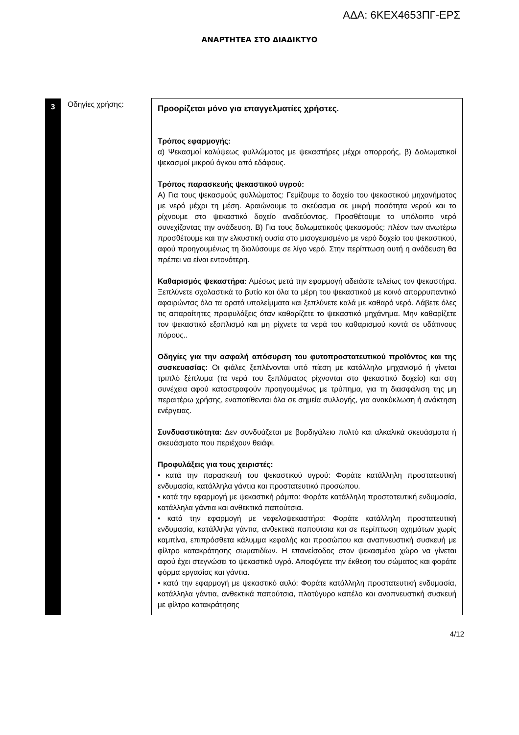ΑΔΑ: 6ΚΕΧ4653ΠΓ-ΕΡΣ
ΑΝΑΡΤΗΤΕΑ ΣΤΟ ΔΙΑΔΙΚΤΥΟ
| 3 | Οδηγίες χρήσης: | Προορίζεται μόνο για επαγγελματίες χρήστες. Τρόπος εφαρμογής: α) Ψεκασμοί καλύψεως φυλλώματος με ψεκαστήρες μέχρι απορροής, β) Δολωματικοί ψεκασμοί μικρού όγκου από εδάφους. Τρόπος παρασκευής ψεκαστικού υγρού: Α) Για τους ψεκασμούς φυλλώματος: Γεμίζουμε το δοχείο του ψεκαστικού μηχανήματος με νερό μέχρι τη μέση. Αραιώνουμε το σκεύασμα σε μικρή ποσότητα νερού και το ρίχνουμε στο ψεκαστικό δοχείο αναδεύοντας. Προσθέτουμε το υπόλοιπο νερό συνεχίζοντας την ανάδευση. Β) Για τους δολωματικούς ψεκασμούς: πλέον των ανωτέρω προσθέτουμε και την ελκυστική ουσία στο μισογεμισμένο με νερό δοχείο του ψεκαστικού, αφού προηγουμένως τη διαλύσουμε σε λίγο νερό. Στην περίπτωση αυτή η ανάδευση θα πρέπει να είναι εντονότερη. Καθαρισμός ψεκαστήρα: Αμέσως μετά την εφαρμογή αδειάστε τελείως τον ψεκαστήρα. Ξεπλύνετε σχολαστικά το βυτίο και όλα τα μέρη του ψεκαστικού με κοινό απορρυπαντικό αφαιρώντας όλα τα ορατά υπολείμματα και ξεπλύνετε καλά με καθαρό νερό. Λάβετε όλες τις απαραίτητες προφυλάξεις όταν καθαρίζετε το ψεκαστικό μηχάνημα. Μην καθαρίζετε τον ψεκαστικό εξοπλισμό και μη ρίχνετε τα νερά του καθαρισμού κοντά σε υδάτινους πόρους.. Οδηγίες για την ασφαλή απόσυρση του φυτοπροστατευτικού προϊόντος και της συσκευασίας: Οι φιάλες ξεπλένονται υπό πίεση με κατάλληλο μηχανισμό ή γίνεται τριπλό ξέπλυμα (τα νερά του ξεπλύματος ρίχνονται στο ψεκαστικό δοχείο) και στη συνέχεια αφού καταστραφούν προηγουμένως με τρύπημα, για τη διασφάλιση της μη περαιτέρω χρήσης, εναποτίθενται όλα σε σημεία συλλογής, για ανακύκλωση ή ανάκτηση ενέργειας. Συνδυαστικότητα: Δεν συνδυάζεται με βορδιγάλειο πολτό και αλκαλικά σκευάσματα ή σκευάσματα που περιέχουν θειάφι. Προφυλάξεις για τους χειριστές: • κατά την παρασκευή του ψεκαστικού υγρού: Φοράτε κατάλληλη προστατευτική ενδυμασία, κατάλληλα γάντια και προστατευτικό προσώπου. • κατά την εφαρμογή με ψεκαστική ράμπα: Φοράτε κατάλληλη προστατευτική ενδυμασία, κατάλληλα γάντια και ανθεκτικά παπούτσια. • κατά την εφαρμογή με νεφελοψεκαστήρα: Φοράτε κατάλληλη προστατευτική ενδυμασία, κατάλληλα γάντια, ανθεκτικά παπούτσια και σε περίπτωση οχημάτων χωρίς καμπίνα, επιπρόσθετα κάλυμμα κεφαλής και προσώπου και αναπνευστική συσκευή με φίλτρο κατακράτησης σωματιδίων. Η επανείσοδος στον ψεκασμένο χώρο να γίνεται αφού έχει στεγνώσει το ψεκαστικό υγρό. Αποφύγετε την έκθεση του σώματος και φοράτε φόρμα εργασίας και γάντια. • κατά την εφαρμογή με ψεκαστικό αυλό: Φοράτε κατάλληλη προστατευτική ενδυμασία, κατάλληλα γάντια, ανθεκτικά παπούτσια, πλατύγυρο καπέλο και αναπνευστική συσκευή με φίλτρο κατακράτησης |
4/12